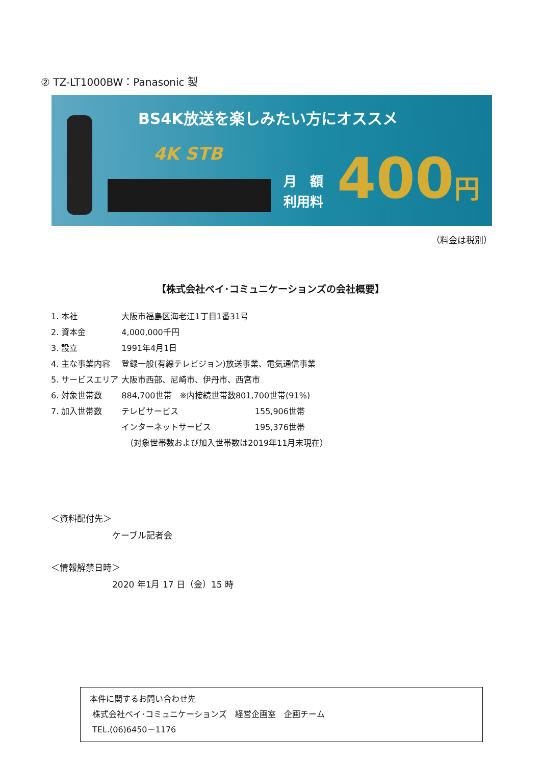② TZ-LT1000BW：Panasonic 製
BS4K放送を楽しみたい方にオススメ
4K STB
月　額
利用料
400円
（料金は税別）
【株式会社ベイ･コミュニケーションズの会社概要】
| 1. 本社 | 大阪市福島区海老江1丁目1番31号 | |
| 2. 資本金 | 4,000,000千円 | |
| 3. 設立 | 1991年4月1日 | |
| 4. 主な事業内容 | 登録一般(有線テレビジョン)放送事業、電気通信事業 | |
| 5. サービスエリア | 大阪市西部、尼崎市、伊丹市、西宮市 | |
| 6. 対象世帯数 | 884,700世帯 ※内接続世帯数801,700世帯(91%) | |
| 7. 加入世帯数 | テレビサービス | 155,906世帯 |
| | インターネットサービス | 195,376世帯 |
| | （対象世帯数および加入世帯数は2019年11月末現在） | |
＜資料配付先＞
ケーブル記者会
＜情報解禁日時＞
2020 年1月 17 日（金）15 時
本件に関するお問い合わせ先
株式会社ベイ･コミュニケーションズ　経営企画室　企画チーム
TEL.(06)6450－1176